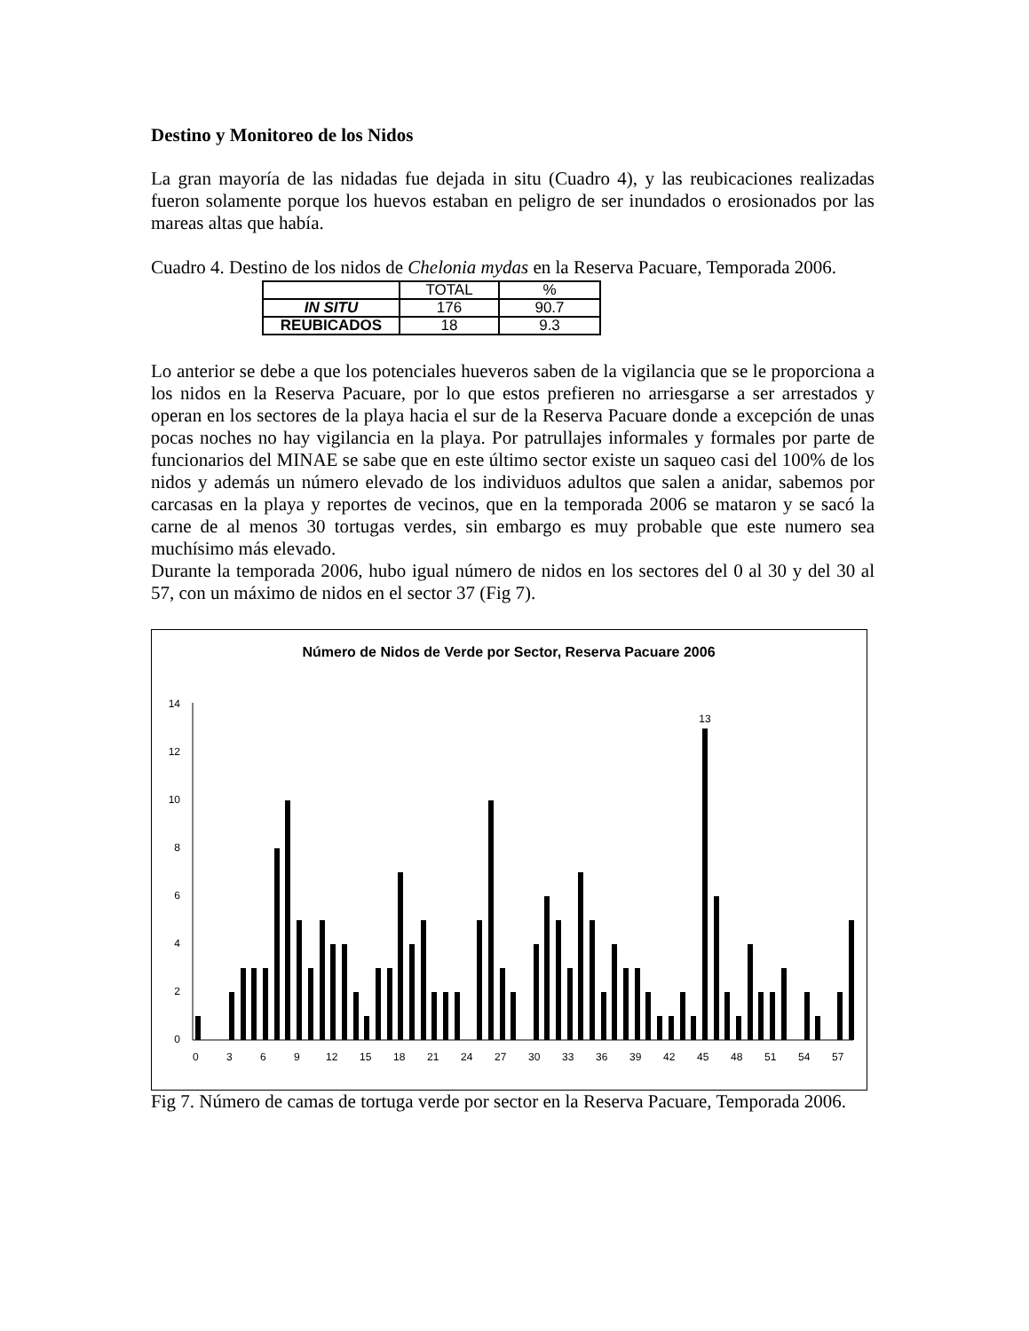Destino y Monitoreo de los Nidos
La gran mayoría de las nidadas fue dejada in situ (Cuadro 4), y las reubicaciones realizadas fueron solamente porque los huevos estaban en peligro de ser inundados o erosionados por las mareas altas que había.
Cuadro 4. Destino de los nidos de Chelonia mydas en la Reserva Pacuare, Temporada 2006.
| | TOTAL | % |
| --- | --- | --- |
| IN SITU | 176 | 90.7 |
| REUBICADOS | 18 | 9.3 |
Lo anterior se debe a que los potenciales hueveros saben de la vigilancia que se le proporciona a los nidos en la Reserva Pacuare, por lo que estos prefieren no arriesgarse a ser arrestados y operan en los sectores de la playa hacia el sur de la Reserva Pacuare donde a excepción de unas pocas noches no hay vigilancia en la playa. Por patrullajes informales y formales por parte de funcionarios del MINAE se sabe que en este último sector existe un saqueo casi del 100% de los nidos y además un número elevado de los individuos adultos que salen a anidar, sabemos por carcasas en la playa y reportes de vecinos, que en la temporada 2006 se mataron y se sacó la carne de al menos 30 tortugas verdes, sin embargo es muy probable que este numero sea muchísimo más elevado.
Durante la temporada 2006, hubo igual número de nidos en los sectores del 0 al 30 y del 30 al 57, con un máximo de nidos en el sector 37 (Fig 7).
Número de Nidos de Verde por Sector, Reserva Pacuare 2006
0
2
4
6
8
10
12
14
13
0
3
6
9
12
15
18
21
24
27
30
33
36
39
42
45
48
51
54
57
Fig 7. Número de camas de tortuga verde por sector en la Reserva Pacuare, Temporada 2006.